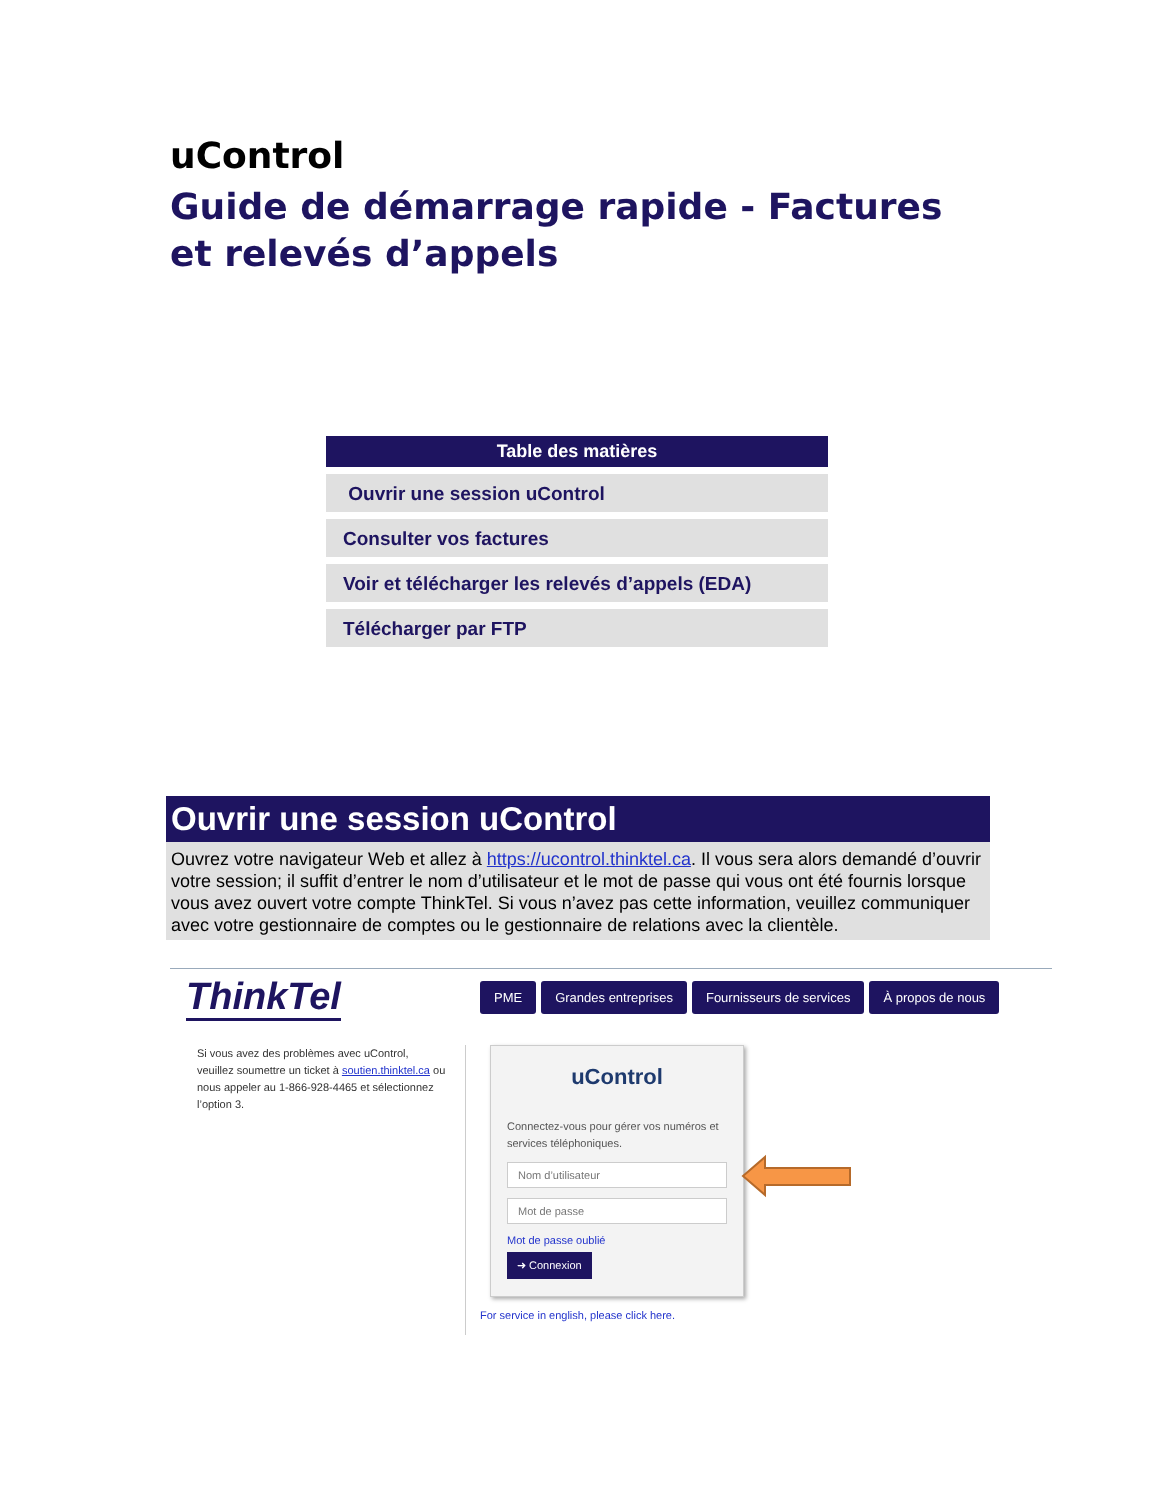uControl
Guide de démarrage rapide - Factures et relevés d’appels
Table des matières
Ouvrir une session uControl
Consulter vos factures
Voir et télécharger les relevés d’appels (EDA)
Télécharger par FTP
Ouvrir une session uControl
Ouvrez votre navigateur Web et allez à https://ucontrol.thinktel.ca. Il vous sera alors demandé d’ouvrir votre session; il suffit d’entrer le nom d’utilisateur et le mot de passe qui vous ont été fournis lorsque vous avez ouvert votre compte ThinkTel. Si vous n’avez pas cette information, veuillez communiquer avec votre gestionnaire de comptes ou le gestionnaire de relations avec la clientèle.
ThinkTel
PME Grandes entreprises Fournisseurs de services À propos de nous
Si vous avez des problèmes avec uControl, veuillez soumettre un ticket à soutien.thinktel.ca ou nous appeler au 1-866-928-4465 et sélectionnez l’option 3.
uControl
Connectez-vous pour gérer vos numéros et services téléphoniques.
Nom d’utilisateur
Mot de passe
Mot de passe oublié
➜ Connexion
For service in english, please click here.